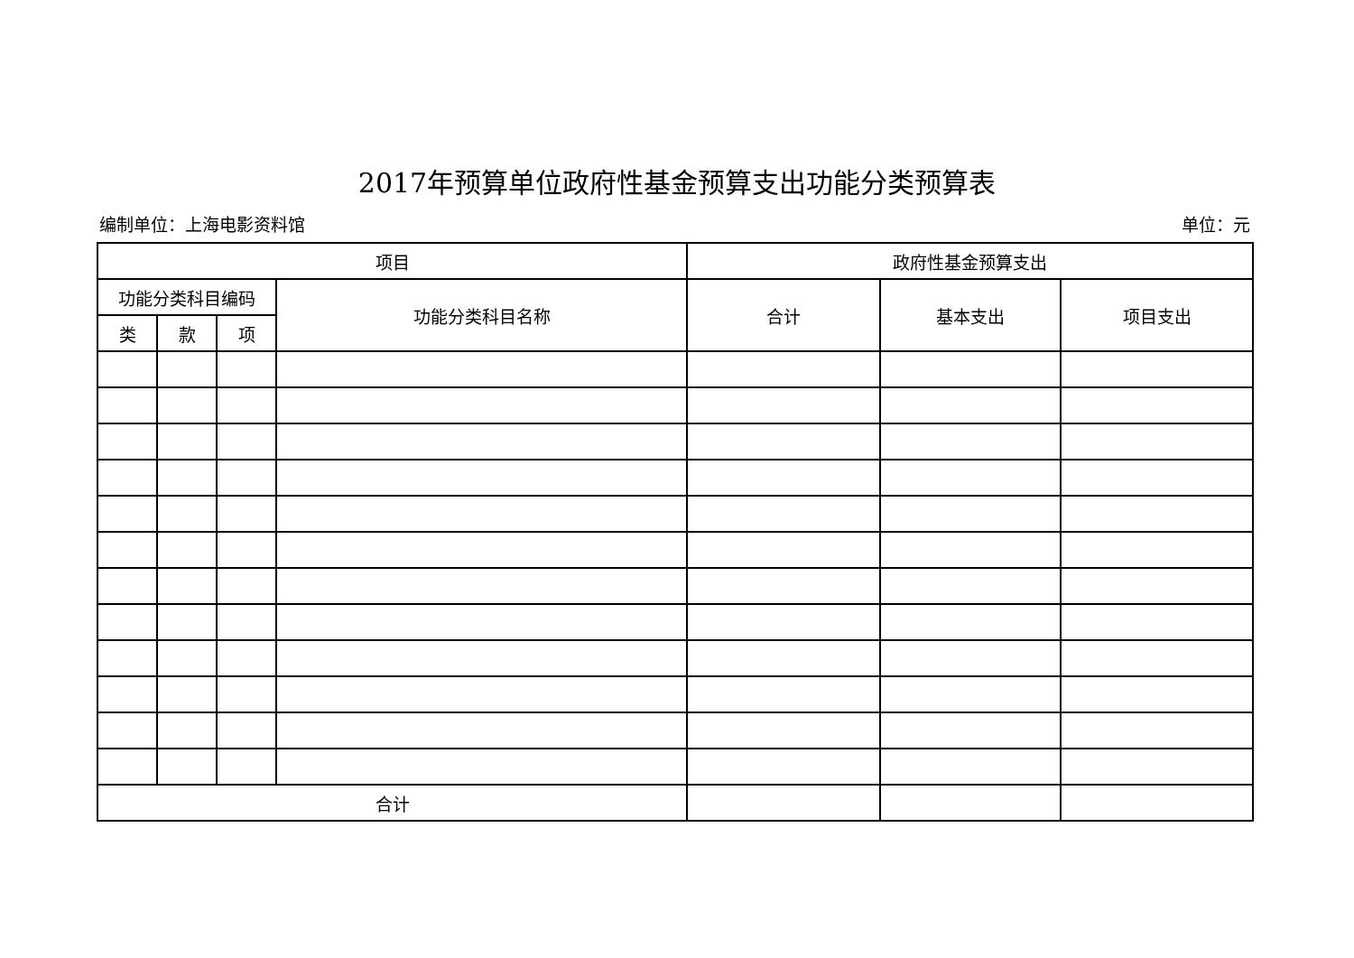2017年预算单位政府性基金预算支出功能分类预算表
编制单位：上海电影资料馆 单位：元
| 项目 | | | | 政府性基金预算支出 | | |
| --- | --- | --- | --- | --- | --- | --- |
| 功能分类科目编码 | | | 功能分类科目名称 | 合计 | 基本支出 | 项目支出 |
| 类 | 款 | 项 | | | | |
| 合计 | | | | | | |